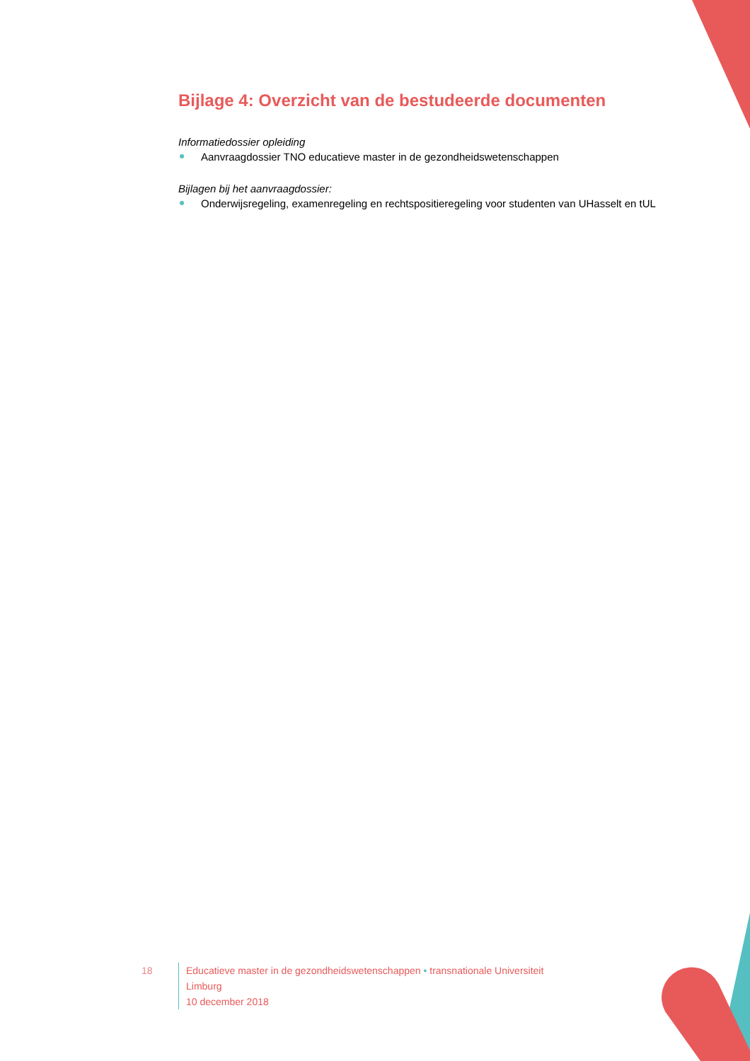Bijlage 4: Overzicht van de bestudeerde documenten
Informatiedossier opleiding
Aanvraagdossier TNO educatieve master in de gezondheidswetenschappen
Bijlagen bij het aanvraagdossier:
Onderwijsregeling, examenregeling en rechtspositieregeling voor studenten van UHasselt en tUL
18 Educatieve master in de gezondheidswetenschappen • transnationale Universiteit Limburg
10 december 2018